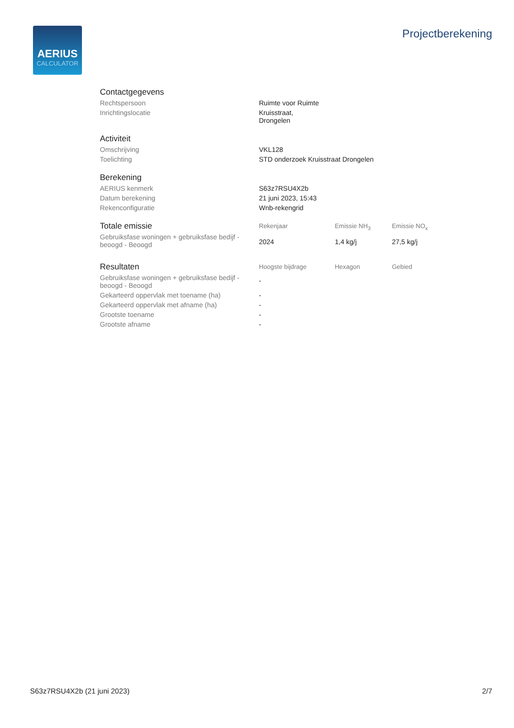AERIUS
CALCULATOR
Projectberekening
| Contactgegevens | | | |
| Rechtspersoon | Ruimte voor Ruimte | | |
| Inrichtingslocatie | Kruisstraat, Drongelen | | |
| Activiteit | | | |
| Omschrijving | VKL128 | | |
| Toelichting | STD onderzoek Kruisstraat Drongelen | | |
| Berekening | | | |
| AERIUS kenmerk | S63z7RSU4X2b | | |
| Datum berekening | 21 juni 2023, 15:43 | | |
| Rekenconfiguratie | Wnb-rekengrid | | |
| Totale emissie | Rekenjaar | Emissie NH<sub>3</sub> | Emissie NO<sub>x</sub> |
| Gebruiksfase woningen + gebruiksfase bedijf - beoogd - Beoogd | 2024 | 1,4 kg/j | 27,5 kg/j |
| Resultaten | Hoogste bijdrage | Hexagon | Gebied |
| Gebruiksfase woningen + gebruiksfase bedijf - beoogd - Beoogd | - | | |
| Gekarteerd oppervlak met toename (ha) | - | | |
| Gekarteerd oppervlak met afname (ha) | - | | |
| Grootste toename | - | | |
| Grootste afname | - | | |
S63z7RSU4X2b (21 juni 2023) 2/7